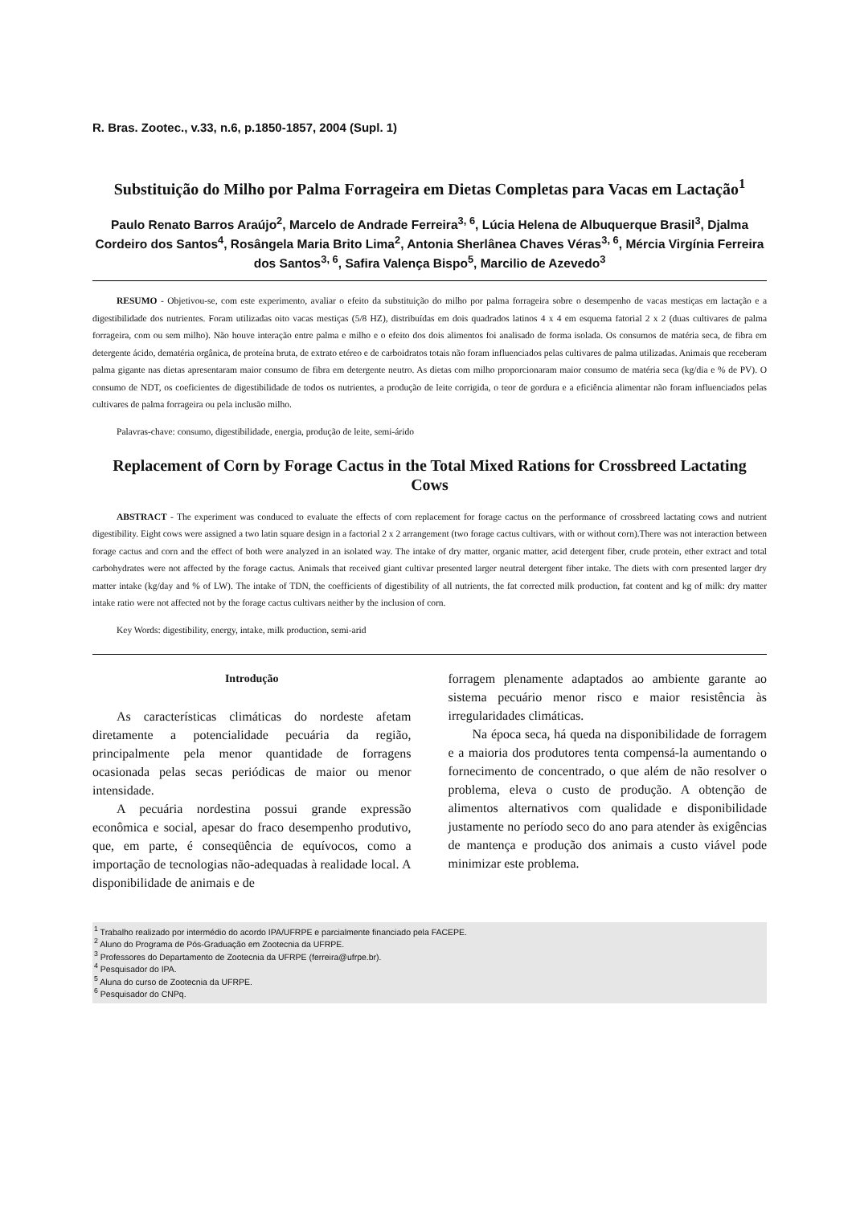R. Bras. Zootec., v.33, n.6, p.1850-1857, 2004 (Supl. 1)
Substituição do Milho por Palma Forrageira em Dietas Completas para Vacas em Lactação<sup>1</sup>
Paulo Renato Barros Araújo<sup>2</sup>, Marcelo de Andrade Ferreira<sup>3, 6</sup>, Lúcia Helena de Albuquerque Brasil<sup>3</sup>, Djalma Cordeiro dos Santos<sup>4</sup>, Rosângela Maria Brito Lima<sup>2</sup>, Antonia Sherlânea Chaves Véras<sup>3, 6</sup>, Mércia Virgínia Ferreira dos Santos<sup>3, 6</sup>, Safira Valença Bispo<sup>5</sup>, Marcilio de Azevedo<sup>3</sup>
RESUMO - Objetivou-se, com este experimento, avaliar o efeito da substituição do milho por palma forrageira sobre o desempenho de vacas mestiças em lactação e a digestibilidade dos nutrientes. Foram utilizadas oito vacas mestiças (5/8 HZ), distribuídas em dois quadrados latinos 4 x 4 em esquema fatorial 2 x 2 (duas cultivares de palma forrageira, com ou sem milho). Não houve interação entre palma e milho e o efeito dos dois alimentos foi analisado de forma isolada. Os consumos de matéria seca, de fibra em detergente ácido, dematéria orgânica, de proteína bruta, de extrato etéreo e de carboidratos totais não foram influenciados pelas cultivares de palma utilizadas. Animais que receberam palma gigante nas dietas apresentaram maior consumo de fibra em detergente neutro. As dietas com milho proporcionaram maior consumo de matéria seca (kg/dia e % de PV). O consumo de NDT, os coeficientes de digestibilidade de todos os nutrientes, a produção de leite corrigida, o teor de gordura e a eficiência alimentar não foram influenciados pelas cultivares de palma forrageira ou pela inclusão milho.
Palavras-chave: consumo, digestibilidade, energia, produção de leite, semi-árido
Replacement of Corn by Forage Cactus in the Total Mixed Rations for Crossbreed Lactating Cows
ABSTRACT - The experiment was conduced to evaluate the effects of corn replacement for forage cactus on the performance of crossbreed lactating cows and nutrient digestibility. Eight cows were assigned a two latin square design in a factorial 2 x 2 arrangement (two forage cactus cultivars, with or without corn).There was not interaction between forage cactus and corn and the effect of both were analyzed in an isolated way. The intake of dry matter, organic matter, acid detergent fiber, crude protein, ether extract and total carbohydrates were not affected by the forage cactus. Animals that received giant cultivar presented larger neutral detergent fiber intake. The diets with corn presented larger dry matter intake (kg/day and % of LW). The intake of TDN, the coefficients of digestibility of all nutrients, the fat corrected milk production, fat content and kg of milk: dry matter intake ratio were not affected not by the forage cactus cultivars neither by the inclusion of corn.
Key Words: digestibility, energy, intake, milk production, semi-arid
Introdução
As características climáticas do nordeste afetam diretamente a potencialidade pecuária da região, principalmente pela menor quantidade de forragens ocasionada pelas secas periódicas de maior ou menor intensidade.
A pecuária nordestina possui grande expressão econômica e social, apesar do fraco desempenho produtivo, que, em parte, é conseqüência de equívocos, como a importação de tecnologias não-adequadas à realidade local. A disponibilidade de animais e de
forragem plenamente adaptados ao ambiente garante ao sistema pecuário menor risco e maior resistência às irregularidades climáticas.
Na época seca, há queda na disponibilidade de forragem e a maioria dos produtores tenta compensá-la aumentando o fornecimento de concentrado, o que além de não resolver o problema, eleva o custo de produção. A obtenção de alimentos alternativos com qualidade e disponibilidade justamente no período seco do ano para atender às exigências de mantença e produção dos animais a custo viável pode minimizar este problema.
<sup>1</sup> Trabalho realizado por intermédio do acordo IPA/UFRPE e parcialmente financiado pela FACEPE.
<sup>2</sup> Aluno do Programa de Pós-Graduação em Zootecnia da UFRPE.
<sup>3</sup> Professores do Departamento de Zootecnia da UFRPE (ferreira@ufrpe.br).
<sup>4</sup> Pesquisador do IPA.
<sup>5</sup> Aluna do curso de Zootecnia da UFRPE.
<sup>6</sup> Pesquisador do CNPq.